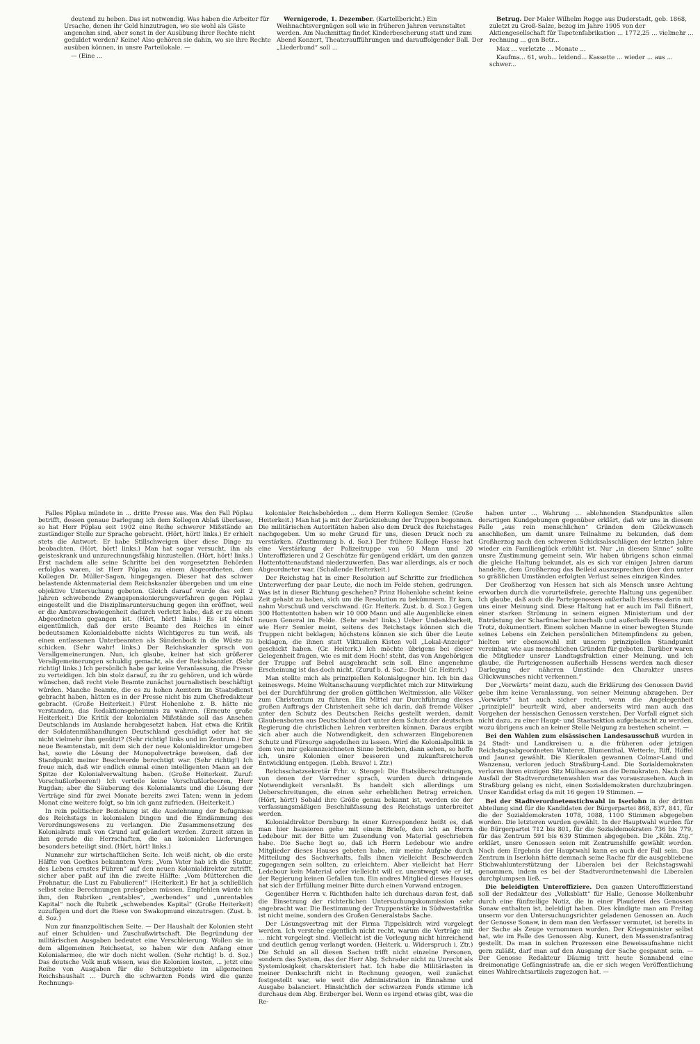deutend zu heben. Das ist notwendig. Was haben die Arbeiter für Ursache, denen ihr Geld hinzutragen, wo sie wohl als Gäste angenehm sind, aber sonst in der Ausübung ihrer Rechte nicht geduldet werden? Keine! Also gehören sie dahin, wo sie ihre Rechte ausüben können, in unsre Parteilokale. —
— (Eine ...
Wernigerode, 1. Dezember. (Kartellbericht.) Ein Weihnachtsvergnügen soll wie in früheren Jahren veranstaltet werden. Am Nachmittag findet Kinderbescherung statt und zum Abend Konzert, Theateraufführungen und darauffolgender Ball. Der „Liederbund“ soll ...
Betrug. Der Maler Wilhelm Rogge aus Duderstadt, geb. 1868, zuletzt zu Groß-Salze, bezog im Jahre 1905 von der Aktiengesellschaft für Tapetenfabrikation ... 1772,25 ... vielmehr ... rechnung ... gen Betr...
Max ... verletzte ... Monate ...
Kaufma... 61, woh... leidend... Kassette ... wieder ... aus ... schwer...
Falles Pöplau mündete in ... dritte Presse aus. Was den Fall Pöplau betrifft, dessen genaue Darlegung ich dem Kollegen Ablaß überlasse, so hat Herr Pöplau seit 1902 eine Reihe schwerer Mißstände an zuständiger Stelle zur Sprache gebracht. (Hört, hört! links.) Er erhielt stets die Antwort: Er habe Stillschweigen über diese Dinge zu beobachten. (Hört, hört! links.) Man hat sogar versucht, ihn als geisteskrank und unzurechnungsfähig hinzustellen. (Hört, hört! links.) Erst nachdem alle seine Schritte bei den vorgesetzten Behörden erfolglos waren, ist Herr Pöplau zu einem Abgeordneten, dem Kollegen Dr. Müller-Sagan, hingegangen. Dieser hat das schwer belastende Aktenmaterial dem Reichskanzler übergeben und um eine objektive Untersuchung gebeten. Gleich darauf wurde das seit 2 Jahren schwebende Zwangspensionierungsverfahren gegen Pöplau eingestellt und die Disziplinaruntersuchung gegen ihn eröffnet, weil er die Amtsverschwiegenheit dadurch verletzt habe, daß er zu einem Abgeordneten gegangen ist. (Hört, hört! links.) Es ist höchst eigentümlich, daß der erste Beamte des Reiches in einer bedeutsamen Kolonialdebatte nichts Wichtigeres zu tun weiß, als einen entlassenen Unterbeamten als Sündenbock in die Wüste zu schicken. (Sehr wahr! links.) Der Reichskanzler sprach von Verallgemeinerungen. Nun, ich glaube, keiner hat sich größerer Verallgemeinerungen schuldig gemacht, als der Reichskanzler. (Sehr richtig! links.) Ich persönlich habe gar keine Veranlassung, die Presse zu verteidigen. Ich bin stolz darauf, zu ihr zu gehören, und ich würde wünschen, daß recht viele Beamte zunächst journalistisch beschäftigt würden. Manche Beamte, die es zu hohen Aemtern im Staatsdienst gebracht haben, hätten es in der Presse nicht bis zum Chefredakteur gebracht. (Große Heiterkeit.) Fürst Hohenlohe z. B. hätte nie verstanden, das Redaktionsgeheimnis zu wahren. (Erneute große Heiterkeit.) Die Kritik der kolonialen Mißstände soll das Ansehen Deutschlands im Auslande herabgesetzt haben. Hat etwa die Kritik der Soldatenmißhandlungen Deutschland geschädigt oder hat sie nicht vielmehr ihm genützt? (Sehr richtig! links und im Zentrum.) Der neue Beamtenstab, mit dem sich der neue Kolonialdirektor umgeben hat, sowie die Lösung der Monopolverträge beweisen, daß der Standpunkt meiner Beschwerde berechtigt war. (Sehr richtig!) Ich freue mich, daß wir endlich einmal einen intelligenten Mann an der Spitze der Kolonialverwaltung haben. (Große Heiterkeit. Zuruf: Vorschußlorbeeren!) Ich verteile keine Vorschußlorbeeren, Herr Rugdan; aber die Säuberung des Kolonialamts und die Lösung der Verträge sind für zwei Monate bereits zwei Taten; wenn in jedem Monat eine weitere folgt, so bin ich ganz zufrieden. (Heiterkeit.)
In rein politischer Beziehung ist die Ausdehnung der Befugnisse des Reichstags in kolonialen Dingen und die Eindämmung des Verordnungswesens zu verlangen. Die Zusammensetzung des Kolonialrats muß von Grund auf geändert werden. Zurzeit sitzen in ihm gerade die Herrschaften, die an kolonialen Lieferungen besonders beteiligt sind. (Hört, hört! links.)
Nunmehr zur wirtschaftlichen Seite. Ich weiß nicht, ob die erste Hälfte von Goethes bekanntem Vers: „Vom Vater hab ich die Statur, des Lebens ernstes Führen“ auf den neuen Kolonialdirektor zutrifft, sicher aber paßt auf ihn die zweite Hälfte: „Vom Mütterchen die Frohnatur, die Lust zu Fabulieren!“ (Heiterkeit.) Er hat ja schließlich selbst seine Berechnungen preisgeben müssen. Empfehlen würde ich ihm, den Rubriken „rentables“, „werbendes“ und „unrentables Kapital“ noch die Rubrik „schwebendes Kapital“ (Große Heiterkeit) zuzufügen und dort die Riese von Swakopmund einzutragen. (Zust. b. d. Soz.)
Nun zur finanzpolitischen Seite. — Der Haushalt der Kolonien steht auf einer Schulden- und Zuschußwirtschaft. Die Begründung der militärischen Ausgaben bedeutet eine Verschleierung. Wollen sie in dem allgemeinen Reichsetat, so haben wir den Anfang einer Kolonialarmee, die wir doch nicht wollen. (Sehr richtig! b. d. Soz.) Das deutsche Volk muß wissen, was die Kolonien kosten, ... jetzt eine Reihe von Ausgaben für die Schutzgebiete im allgemeinen Reichshaushalt ... Durch die schwarzen Fonds wird die ganze Rechnungs-
kolonialer Reichsbehörden ... dem Herrn Kollegen Semler. (Große Heiterkeit.) Man hat ja mit der Zurückziehung der Truppen begonnen. Die militärischen Autoritäten haben also dem Druck des Reichstages nachgegeben. Um so mehr Grund für uns, diesen Druck noch zu verstärken. (Zustimmung b. d. Soz.) Der frühere Kollege Hasse hat eine Verstärkung der Polizeitruppe von 50 Mann und 20 Unteroffizieren und 2 Geschütze für genügend erklärt, um den ganzen Hottentottenaufstand niederzuwerfen. Das war allerdings, als er noch Abgeordneter war. (Schallende Heiterkeit.)
Der Reichstag hat in einer Resolution auf Schritte zur friedlichen Unterwerfung der paar Leute, die noch im Felde stehen, gedrungen. Was ist in dieser Richtung geschehen? Prinz Hohenlohe scheint keine Zeit gehabt zu haben, sich um die Resolution zu bekümmern. Er kam, nahm Vorschuß und verschwand. (Gr. Heiterk. Zust. b. d. Soz.) Gegen 300 Hottentotten haben wir 10 000 Mann und alle Augenblicke einen neuen General im Felde. (Sehr wahr! links.) Ueber Undankbarkeit, wie Herr Semler meint, seitens des Reichstags können sich die Truppen nicht beklagen; höchstens können sie sich über die Leute beklagen, die ihnen statt Viktualien Kisten voll „Lokal-Anzeiger“ geschickt haben. (Gr. Heiterk.) Ich möchte übrigens bei dieser Gelegenheit fragen, wie es mit dem Hoch! steht, das von Angehörigen der Truppe auf Bebel ausgebracht sein soll. Eine angenehme Erscheinung ist das doch nicht. (Zuruf b. d. Soz.: Doch! Gr. Heiterk.)
Man stellte mich als prinzipiellen Kolonialgegner hin. Ich bin das keineswegs. Meine Weltanschauung verpflichtet mich zur Mitwirkung bei der Durchführung der großen göttlichen Weltmission, alle Völker zum Christentum zu führen. Ein Mittel zur Durchführung dieses großen Auftrags der Christenheit sehe ich darin, daß fremde Völker unter den Schutz des Deutschen Reichs gestellt werden, damit Glaubensboten aus Deutschland dort unter dem Schutz der deutschen Regierung die christlichen Lehren verbreiten können. Daraus ergibt sich aber auch die Notwendigkeit, den schwarzen Eingeborenen Schutz und Fürsorge angedeihen zu lassen. Wird die Kolonialpolitik in dem von mir gekennzeichneten Sinne betrieben, dann sehen, so hoffe ich, unsre Kolonien einer besseren und zukunftsreicheren Entwicklung entgegen. (Lebh. Bravo! i. Ztr.)
Reichsschatzsekretär Frhr. v. Stengel: Die Etatsüberschreitungen, von denen der Vorredner sprach, wurden durch dringende Notwendigkeit veranlaßt. Es handelt sich allerdings um Ueberschreitungen, die einen sehr erheblichen Betrag erreichen. (Hört, hört!) Sobald ihre Größe genau bekannt ist, werden sie der verfassungsmäßigen Beschlußfassung des Reichstags unterbreitet werden.
Kolonialdirektor Dernburg: In einer Korrespondenz heißt es, daß man hier hausieren gehe mit einem Briefe, den ich an Herrn Ledebour mit der Bitte um Zusendung von Material geschrieben habe. Die Sache liegt so, daß ich Herrn Ledebour wie andre Mitglieder dieses Hauses gebeten habe, mir meine Aufgabe durch Mitteilung des Sachverhalts, falls ihnen vielleicht Beschwerden zugegangen sein sollten, zu erleichtern. Aber vielleicht hat Herr Ledebour kein Material oder vielleicht will er, unentwegt wie er ist, der Regierung keinen Gefallen tun. Ein andres Mitglied dieses Hauses hat sich der Erfüllung meiner Bitte durch einen Vorwand entzogen.
Gegenüber Herrn v. Richthofen halte ich durchaus daran fest, daß die Einsetzung der richterlichen Untersuchungskommission sehr angebracht war. Die Bestimmung der Truppenstärke in Südwestafrika ist nicht meine, sondern des Großen Generalstabs Sache.
Der Lösungsvertrag mit der Firma Tippelskirch wird vorgelegt werden. Ich verstehe eigentlich nicht recht, warum die Verträge mit ... nicht vorgelegt sind. Vielleicht ist die Vorlegung nicht hinreichend und deutlich genug verlangt worden. (Heiterk. u. Widerspruch i. Ztr.) Die Schuld an all diesen Sachen trifft nicht einzelne Personen, sondern das System, das der Herr Abg. Schrader nicht zu Unrecht als Systemlosigkeit charakterisiert hat. Ich habe die Militärlasten in meiner Denkschrift nicht in Rechnung gezogen, weil zunächst festgestellt war, wie weit die Administration in Einnahme und Ausgabe balanciert. Hinsichtlich der schwarzen Fonds stimme ich durchaus dem Abg. Erzberger bei. Wenn es irgend etwas gibt, was die Re-
haben unter ... Wahrung ... ablehnenden Standpunktes allen derartigen Kundgebungen gegenüber erklärt, daß wir uns in diesem Falle „aus rein menschlichen“ Gründen dem Glückwunsch anschließen, um damit unsre Teilnahme zu bekunden, daß dem Großherzog nach den schweren Schicksalsschlägen der letzten Jahre wieder ein Familienglück erblüht ist. Nur „in diesem Sinne“ sollte unsre Zustimmung gemeint sein. Wir haben übrigens schon einmal die gleiche Haltung bekundet, als es sich vor einigen Jahren darum handelte, dem Großherzog das Beileid auszusprechen über den unter so gräßlichen Umständen erfolgten Verlust seines einzigen Kindes.
Der Großherzog von Hessen hat sich als Mensch unsre Achtung erworben durch die vorurteilsfreie, gerechte Haltung uns gegenüber. Ich glaube, daß auch die Parteigenossen außerhalb Hessens darin mit uns einer Meinung sind. Diese Haltung hat er auch im Fall Eißnert, einer starken Strömung in seinem eignen Ministerium und der Entrüstung der Scharfmacher innerhalb und außerhalb Hessens zum Trotz, dokumentiert. Einem solchen Manne in einer bewegten Stunde seines Lebens ein Zeichen persönlichen Mitempfindens zu geben, hielten wir ebensowohl mit unserm prinzipiellen Standpunkt vereinbar, wie aus menschlichen Gründen für geboten. Darüber waren die Mitglieder unsrer Landtagsfraktion einer Meinung, und ich glaube, die Parteigenossen außerhalb Hessens werden nach dieser Darlegung der näheren Umstände den Charakter unsres Glückwunsches nicht verkennen.“
Der „Vorwärts“ meint dazu, auch die Erklärung des Genossen David gebe ihm keine Veranlassung, von seiner Meinung abzugehen. Der „Vorwärts“ hat auch sicher recht, wenn die Angelegenheit „prinzipiell“ beurteilt wird, aber anderseits wird man auch das Vorgehen der hessischen Genossen verstehen. Der Vorfall eignet sich nicht dazu, zu einer Haupt- und Staatsaktion aufgebauscht zu werden, wozu übrigens auch an keiner Stelle Neigung zu bestehen scheint. —
Bei den Wahlen zum elsässischen Landesausschuß wurden in 24 Stadt- und Landkreisen u. a. die früheren oder jetzigen Reichstagsabgeordneten Winterer, Blumenthal, Wetterle, Riff, Höffel und Jaunez gewählt. Die Klerikalen gewannen Colmar-Land und Wanzenau, verloren jedoch Straßburg-Land. Die Sozialdemokraten verloren ihren einzigen Sitz Mülhausen an die Demokraten. Nach dem Ausfall der Stadtverordnetenwahlen war das vorauszusehen. Auch in Straßburg gelang es nicht, einen Sozialdemokraten durchzubringen. Unser Kandidat erlag da mit 16 gegen 19 Stimmen. —
Bei der Stadtverordnetenstichwahl in Iserlohn in der dritten Abteilung sind für die Kandidaten der Bürgerpartei 868, 837, 841, für die der Sozialdemokraten 1078, 1088, 1100 Stimmen abgegeben worden. Die letzteren wurden gewählt. In der Hauptwahl wurden für die Bürgerpartei 712 bis 801, für die Sozialdemokraten 736 bis 779, für das Zentrum 591 bis 639 Stimmen abgegeben. Die „Köln. Ztg.“ erklärt, unsre Genossen seien mit Zentrumshilfe gewählt worden. Nach dem Ergebnis der Hauptwahl kann es auch der Fall sein. Das Zentrum in Iserlohn hätte demnach seine Rache für die ausgebliebene Stichwahlunterstützung der Liberalen bei der Reichstagswahl genommen, indem es bei der Stadtverordnetenwahl die Liberalen durchplumpsen ließ. —
Die beleidigten Unteroffiziere. Den ganzen Unteroffizierstand soll der Redakteur des „Volksblatt“ für Halle, Genosse Molkenbuhr durch eine fünfzeilige Notiz, die in einer Plauderei des Genossen Sonaw enthalten ist, beleidigt haben. Dies kündigte man am Freitag unserm vor den Untersuchungsrichter geladenen Genossen an. Auch der Genosse Sonaw, in dem man den Verfasser vermutet, ist bereits in der Sache als Zeuge vernommen worden. Der Kriegsminister selbst hat, wie im Falle des Genossen Abg. Kunert, den Massenstrafantrag gestellt. Da man in solchen Prozessen eine Beweisaufnahme nicht gern zuläßt, darf man auf den Ausgang der Sache gespannt sein. — Der Genosse Redakteur Däumig tritt heute Sonnabend eine dreimonatige Gefängnisstrafe an, die er sich wegen Veröffentlichung eines Wahlrechtsartikels zugezogen hat. —